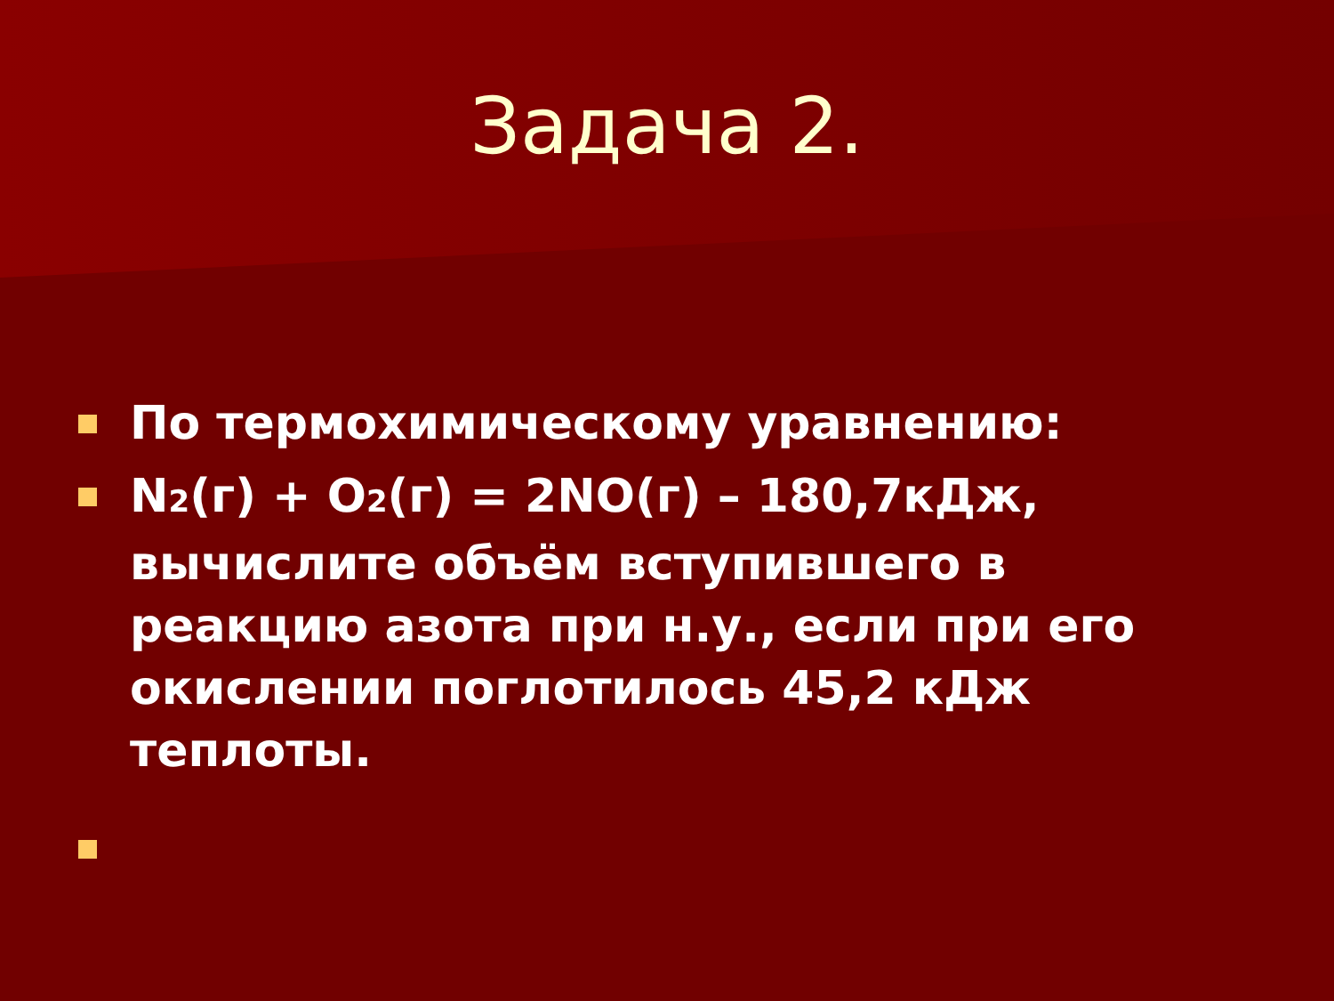Задача 2.
По термохимическому уравнению:
N<sub>2</sub>(г) + O<sub>2</sub>(г) = 2NO(г) – 180,7кДж, вычислите объём вступившего в реакцию азота при н.у., если при его окислении поглотилось 45,2 кДж теплоты.